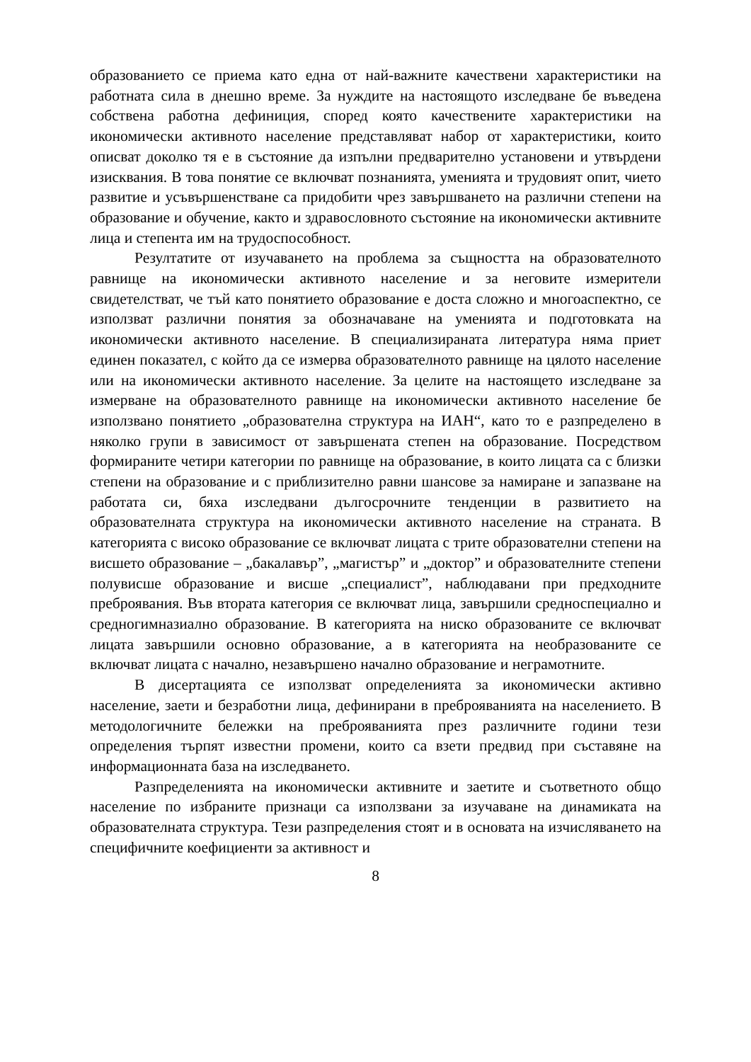образованието се приема като една от най-важните качествени характеристики на работната сила в днешно време. За нуждите на настоящото изследване бе въведена собствена работна дефиниция, според която качествените характеристики на икономически активното население представляват набор от характеристики, които описват доколко тя е в състояние да изпълни предварително установени и утвърдени изисквания. В това понятие се включват познанията, уменията и трудовият опит, чието развитие и усъвършенстване са придобити чрез завършването на различни степени на образование и обучение, както и здравословното състояние на икономически активните лица и степента им на трудоспособност.
Резултатите от изучаването на проблема за същността на образователното равнище на икономически активното население и за неговите измерители свидетелстват, че тъй като понятието образование е доста сложно и многоаспектно, се използват различни понятия за обозначаване на уменията и подготовката на икономически активното население. В специализираната литература няма приет единен показател, с който да се измерва образователното равнище на цялото население или на икономически активното население. За целите на настоящето изследване за измерване на образователното равнище на икономически активното население бе използвано понятието „образователна структура на ИАН“, като то е разпределено в няколко групи в зависимост от завършената степен на образование. Посредством формираните четири категории по равнище на образование, в които лицата са с близки степени на образование и с приблизително равни шансове за намиране и запазване на работата си, бяха изследвани дългосрочните тенденции в развитието на образователната структура на икономически активното население на страната. В категорията с високо образование се включват лицата с трите образователни степени на висшето образование – „бакалавър”, „магистър” и „доктор” и образователните степени полувисше образование и висше „специалист”, наблюдавани при предходните преброявания. Във втората категория се включват лица, завършили средноспециално и средногимназиално образование. В категорията на ниско образованите се включват лицата завършили основно образование, а в категорията на необразованите се включват лицата с начално, незавършено начално образование и неграмотните.
В дисертацията се използват определенията за икономически активно население, заети и безработни лица, дефинирани в преброяванията на населението. В методологичните бележки на преброяванията през различните години тези определения търпят известни промени, които са взети предвид при съставяне на информационната база на изследването.
Разпределенията на икономически активните и заетите и съответното общо население по избраните признаци са използвани за изучаване на динамиката на образователната структура. Тези разпределения стоят и в основата на изчисляването на специфичните коефициенти за активност и
8